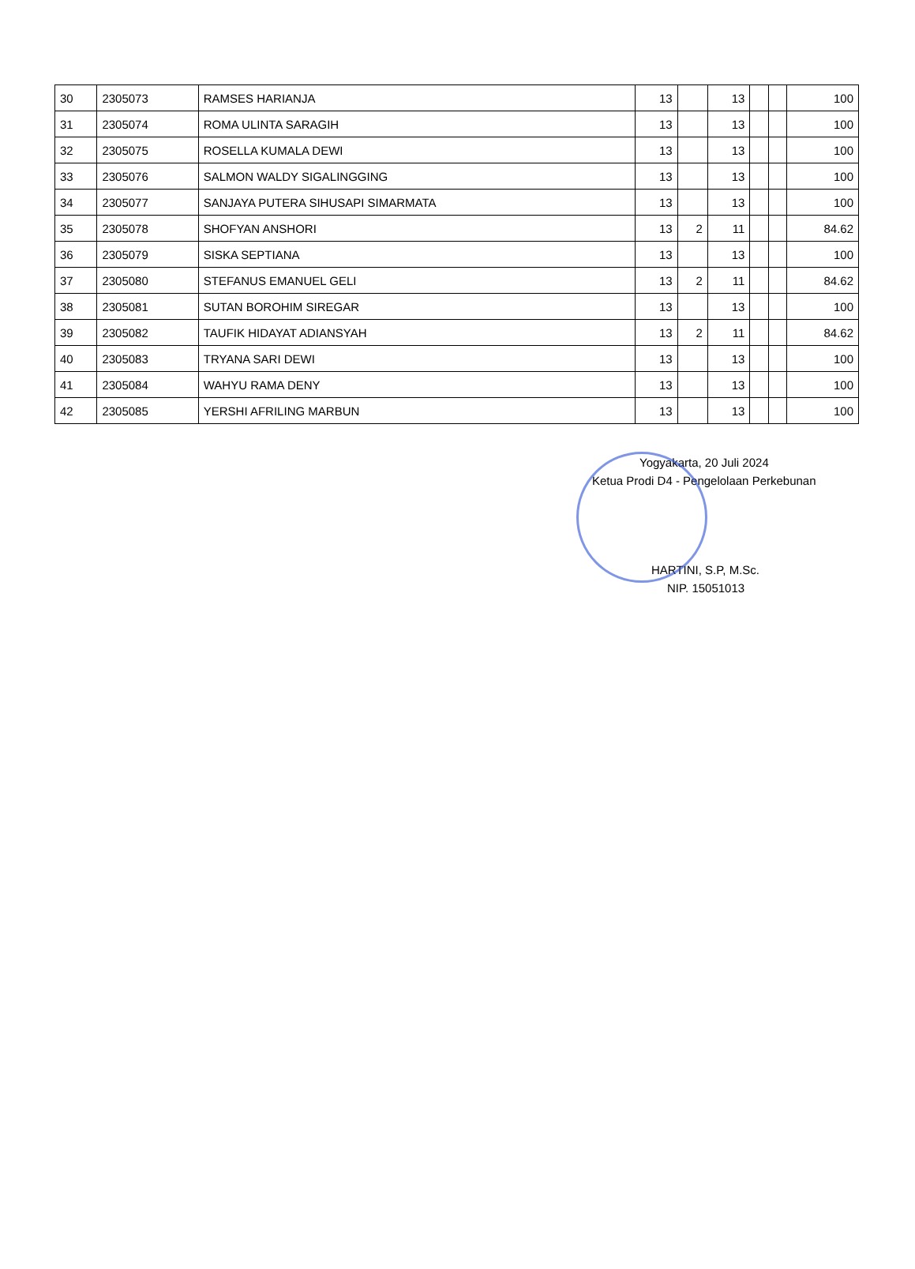| 30 | 2305073 | RAMSES HARIANJA | 13 | | 13 | | | 100 |
| 31 | 2305074 | ROMA ULINTA SARAGIH | 13 | | 13 | | | 100 |
| 32 | 2305075 | ROSELLA KUMALA DEWI | 13 | | 13 | | | 100 |
| 33 | 2305076 | SALMON WALDY SIGALINGGING | 13 | | 13 | | | 100 |
| 34 | 2305077 | SANJAYA PUTERA SIHUSAPI SIMARMATA | 13 | | 13 | | | 100 |
| 35 | 2305078 | SHOFYAN ANSHORI | 13 | 2 | 11 | | | 84.62 |
| 36 | 2305079 | SISKA SEPTIANA | 13 | | 13 | | | 100 |
| 37 | 2305080 | STEFANUS EMANUEL GELI | 13 | 2 | 11 | | | 84.62 |
| 38 | 2305081 | SUTAN BOROHIM SIREGAR | 13 | | 13 | | | 100 |
| 39 | 2305082 | TAUFIK HIDAYAT ADIANSYAH | 13 | 2 | 11 | | | 84.62 |
| 40 | 2305083 | TRYANA SARI DEWI | 13 | | 13 | | | 100 |
| 41 | 2305084 | WAHYU RAMA DENY | 13 | | 13 | | | 100 |
| 42 | 2305085 | YERSHI AFRILING MARBUN | 13 | | 13 | | | 100 |
Yogyakarta, 20 Juli 2024
Ketua Prodi D4 - Pengelolaan Perkebunan
HARTINI, S.P, M.Sc.
NIP. 15051013